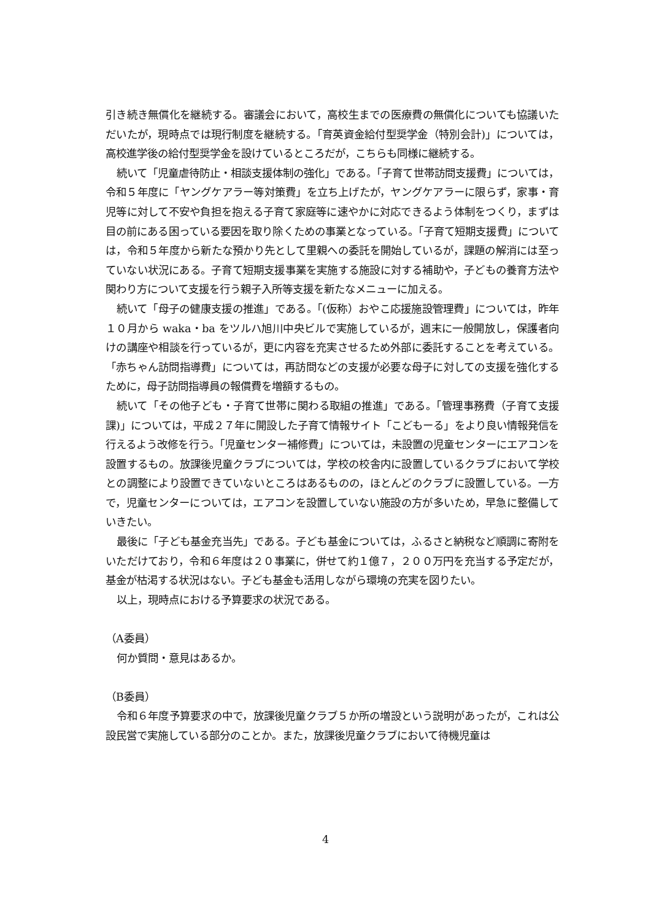引き続き無償化を継続する。審議会において，高校生までの医療費の無償化についても協議いただいたが，現時点では現行制度を継続する。「育英資金給付型奨学金（特別会計)」については，高校進学後の給付型奨学金を設けているところだが，こちらも同様に継続する。
続いて「児童虐待防止・相談支援体制の強化」である。「子育て世帯訪問支援費」については，令和５年度に「ヤングケアラー等対策費」を立ち上げたが，ヤングケアラーに限らず，家事・育児等に対して不安や負担を抱える子育て家庭等に速やかに対応できるよう体制をつくり，まずは目の前にある困っている要因を取り除くための事業となっている。「子育て短期支援費」については，令和５年度から新たな預かり先として里親への委託を開始しているが，課題の解消には至っていない状況にある。子育て短期支援事業を実施する施設に対する補助や，子どもの養育方法や関わり方について支援を行う親子入所等支援を新たなメニューに加える。
続いて「母子の健康支援の推進」である。「(仮称）おやこ応援施設管理費」については，昨年１０月から waka・ba をツルハ旭川中央ビルで実施しているが，週末に一般開放し，保護者向けの講座や相談を行っているが，更に内容を充実させるため外部に委託することを考えている。「赤ちゃん訪問指導費」については，再訪問などの支援が必要な母子に対しての支援を強化するために，母子訪問指導員の報償費を増額するもの。
続いて「その他子ども・子育て世帯に関わる取組の推進」である。「管理事務費（子育て支援課)」については，平成２７年に開設した子育て情報サイト「こどもーる」をより良い情報発信を行えるよう改修を行う。「児童センター補修費」については，未設置の児童センターにエアコンを設置するもの。放課後児童クラブについては，学校の校舎内に設置しているクラブにおいて学校との調整により設置できていないところはあるものの，ほとんどのクラブに設置している。一方で，児童センターについては，エアコンを設置していない施設の方が多いため，早急に整備していきたい。
最後に「子ども基金充当先」である。子ども基金については，ふるさと納税など順調に寄附をいただけており，令和６年度は２０事業に，併せて約１億７，２００万円を充当する予定だが，基金が枯渇する状況はない。子ども基金も活用しながら環境の充実を図りたい。
以上，現時点における予算要求の状況である。
（A委員）
何か質問・意見はあるか。
（B委員）
令和６年度予算要求の中で，放課後児童クラブ５か所の増設という説明があったが，これは公設民営で実施している部分のことか。また，放課後児童クラブにおいて待機児童は
4